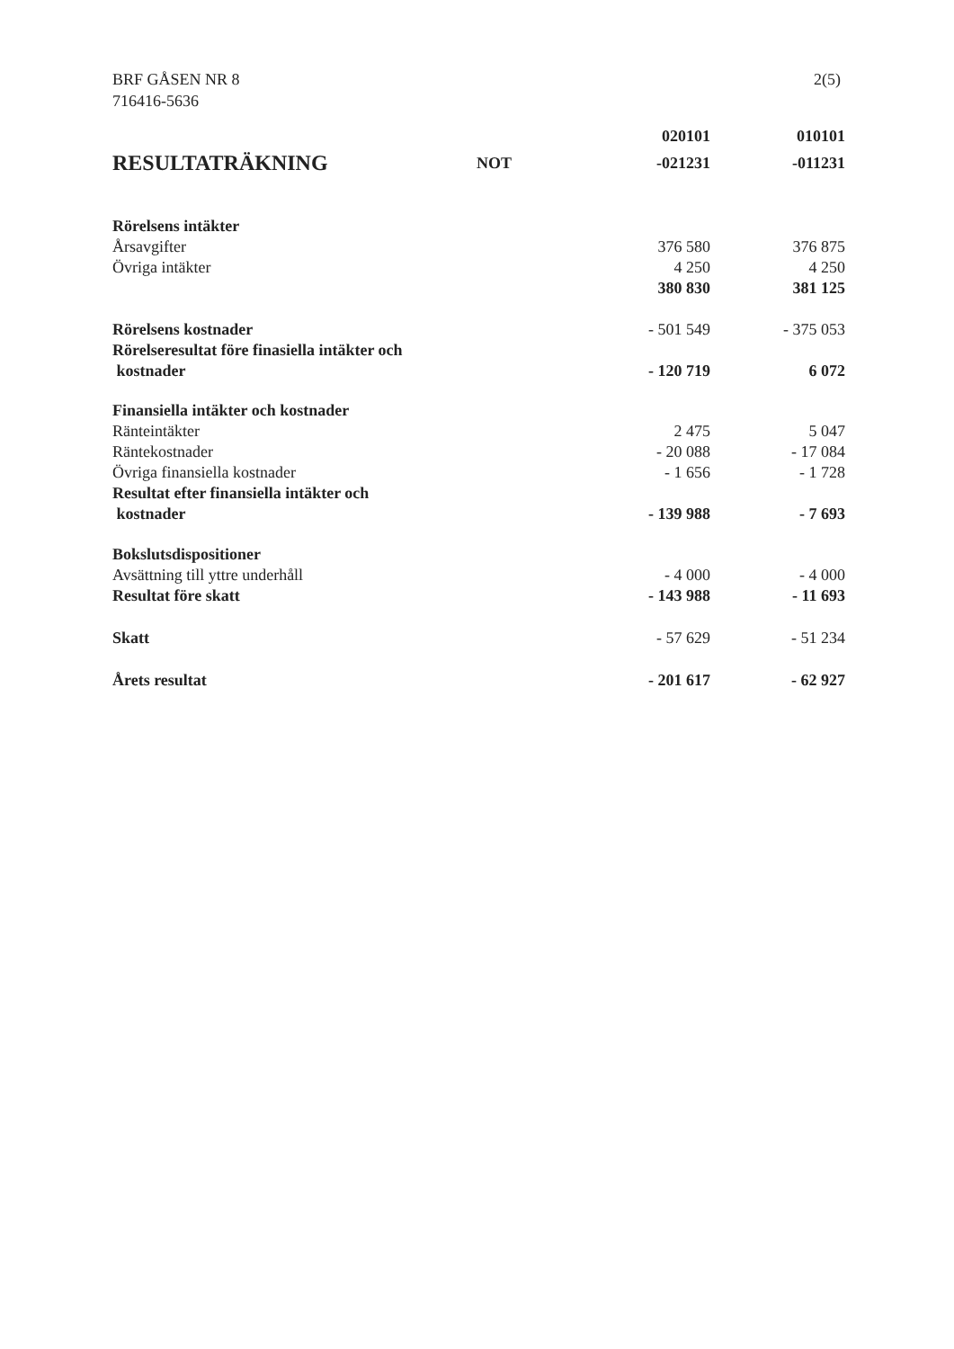BRF GÅSEN NR 8
716416-5636
2(5)
| | | 020101 | 010101 |
| --- | --- | --- | --- |
| RESULTATRÄKNING | NOT | -021231 | -011231 |
| Rörelsens intäkter | | | |
| Årsavgifter | | 376 580 | 376 875 |
| Övriga intäkter | | 4 250 | 4 250 |
| | | 380 830 | 381 125 |
| Rörelsens kostnader | | - 501 549 | - 375 053 |
| Rörelseresultat före finasiella intäkter och kostnader | | - 120 719 | 6 072 |
| Finansiella intäkter och kostnader | | | |
| Ränteintäkter | | 2 475 | 5 047 |
| Räntekostnader | | - 20 088 | - 17 084 |
| Övriga finansiella kostnader | | - 1 656 | - 1 728 |
| Resultat efter finansiella intäkter och kostnader | | - 139 988 | - 7 693 |
| Bokslutsdispositioner | | | |
| Avsättning till yttre underhåll | | - 4 000 | - 4 000 |
| Resultat före skatt | | - 143 988 | - 11 693 |
| Skatt | | - 57 629 | - 51 234 |
| Årets resultat | | - 201 617 | - 62 927 |